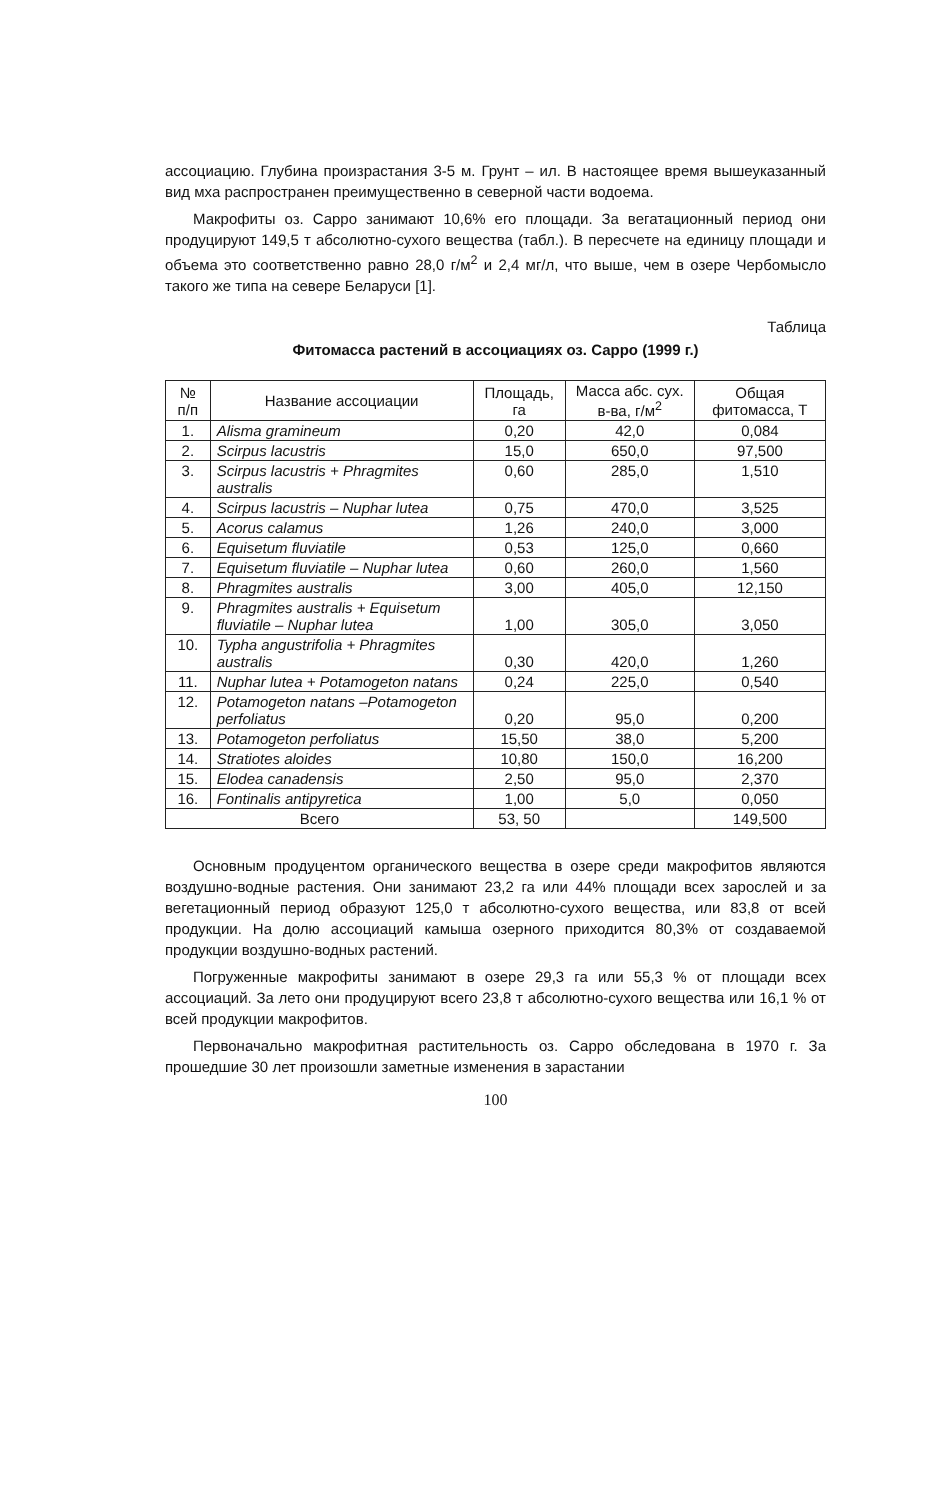ассоциацию. Глубина произрастания 3-5 м. Грунт – ил. В настоящее время вышеуказанный вид мха распространен преимущественно в северной части водоема.
Макрофиты оз. Сарро занимают 10,6% его площади. За вегатационный период они продуцируют 149,5 т абсолютно-сухого вещества (табл.). В пересчете на единицу площади и объема это соответственно равно 28,0 г/м<sup>2</sup> и 2,4 мг/л, что выше, чем в озере Чербомысло такого же типа на севере Беларуси [1].
Таблица
Фитомасса растений в ассоциациях оз. Сарро (1999 г.)
| № п/п | Название ассоциации | Площадь, га | Масса абс. сух. в-ва, г/м<sup>2</sup> | Общая фитомасса, Т |
| --- | --- | --- | --- | --- |
| 1. | Alisma gramineum | 0,20 | 42,0 | 0,084 |
| 2. | Scirpus lacustris | 15,0 | 650,0 | 97,500 |
| 3. | Scirpus lacustris + Phragmites australis | 0,60 | 285,0 | 1,510 |
| 4. | Scirpus lacustris – Nuphar lutea | 0,75 | 470,0 | 3,525 |
| 5. | Acorus calamus | 1,26 | 240,0 | 3,000 |
| 6. | Equisetum fluviatile | 0,53 | 125,0 | 0,660 |
| 7. | Equisetum fluviatile – Nuphar lutea | 0,60 | 260,0 | 1,560 |
| 8. | Phragmites australis | 3,00 | 405,0 | 12,150 |
| 9. | Phragmites australis + Equisetum fluviatile – Nuphar lutea | 1,00 | 305,0 | 3,050 |
| 10. | Typha angustrifolia + Phragmites australis | 0,30 | 420,0 | 1,260 |
| 11. | Nuphar lutea + Potamogeton natans | 0,24 | 225,0 | 0,540 |
| 12. | Potamogeton natans –Potamogeton perfoliatus | 0,20 | 95,0 | 0,200 |
| 13. | Potamogeton perfoliatus | 15,50 | 38,0 | 5,200 |
| 14. | Stratiotes aloides | 10,80 | 150,0 | 16,200 |
| 15. | Elodea canadensis | 2,50 | 95,0 | 2,370 |
| 16. | Fontinalis antipyretica | 1,00 | 5,0 | 0,050 |
| Всего | | 53, 50 | | 149,500 |
Основным продуцентом органического вещества в озере среди макрофитов являются воздушно-водные растения. Они занимают 23,2 га или 44% площади всех зарослей и за вегетационный период образуют 125,0 т абсолютно-сухого вещества, или 83,8 от всей продукции. На долю ассоциаций камыша озерного приходится 80,3% от создаваемой продукции воздушно-водных растений.
Погруженные макрофиты занимают в озере 29,3 га или 55,3 % от площади всех ассоциаций. За лето они продуцируют всего 23,8 т абсолютно-сухого вещества или 16,1 % от всей продукции макрофитов.
Первоначально макрофитная растительность оз. Сарро обследована в 1970 г. За прошедшие 30 лет произошли заметные изменения в зарастании
100